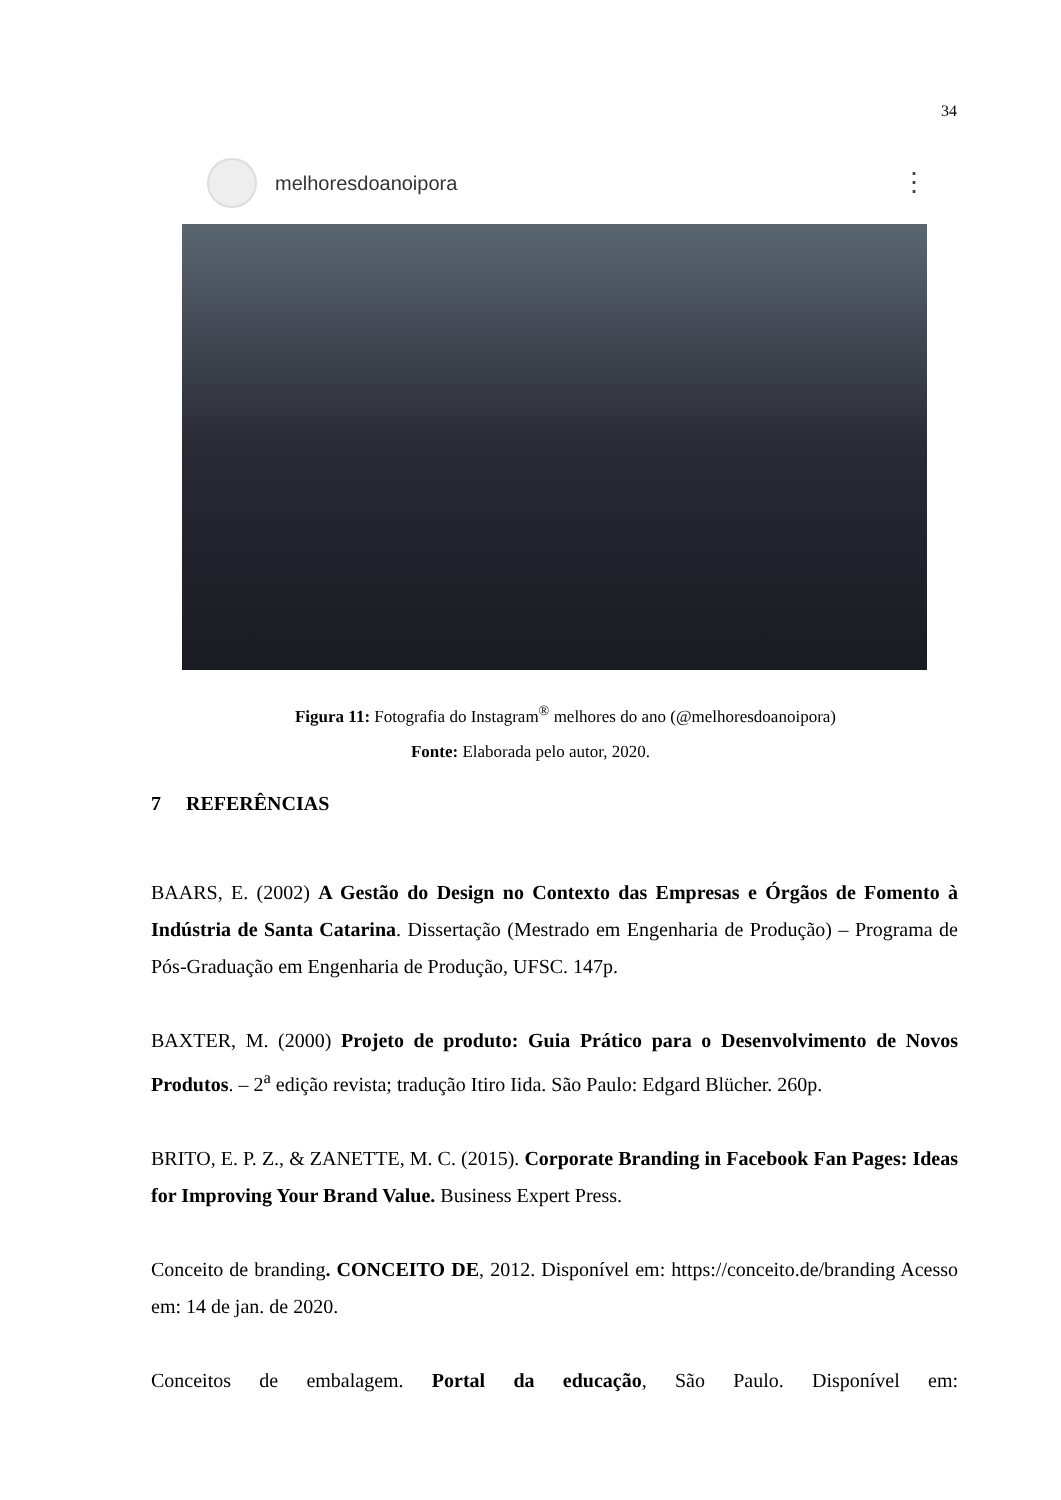34
melhoresdoanoipora
⋮
Figura 11: Fotografia do Instagram<sup>®</sup> melhores do ano (@melhoresdoanoipora)
Fonte: Elaborada pelo autor, 2020.
7 REFERÊNCIAS
BAARS, E. (2002) A Gestão do Design no Contexto das Empresas e Órgãos de Fomento à Indústria de Santa Catarina. Dissertação (Mestrado em Engenharia de Produção) – Programa de Pós-Graduação em Engenharia de Produção, UFSC. 147p.
BAXTER, M. (2000) Projeto de produto: Guia Prático para o Desenvolvimento de Novos Produtos. – 2<sup>a</sup> edição revista; tradução Itiro Iida. São Paulo: Edgard Blücher. 260p.
BRITO, E. P. Z., & ZANETTE, M. C. (2015). Corporate Branding in Facebook Fan Pages: Ideas for Improving Your Brand Value. Business Expert Press.
Conceito de branding. CONCEITO DE, 2012. Disponível em: https://conceito.de/branding Acesso em: 14 de jan. de 2020.
Conceitos de embalagem. Portal da educação, São Paulo. Disponível em: